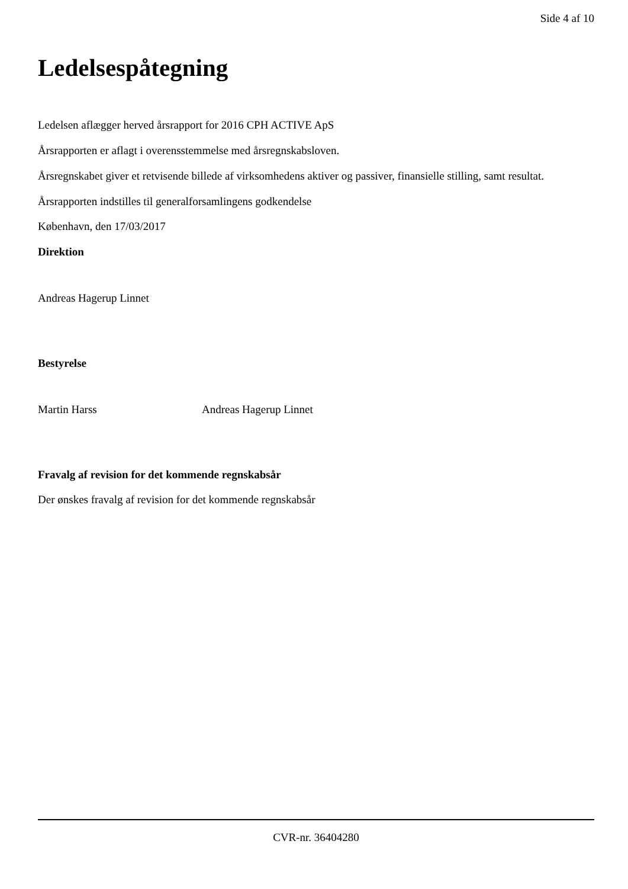Side 4 af 10
Ledelsespåtegning
Ledelsen aflægger herved årsrapport for 2016 CPH ACTIVE ApS
Årsrapporten er aflagt i overensstemmelse med årsregnskabsloven.
Årsregnskabet giver et retvisende billede af virksomhedens aktiver og passiver, finansielle stilling, samt resultat.
Årsrapporten indstilles til generalforsamlingens godkendelse
København, den 17/03/2017
Direktion
Andreas Hagerup Linnet
Bestyrelse
Martin Harss Andreas Hagerup Linnet
Fravalg af revision for det kommende regnskabsår
Der ønskes fravalg af revision for det kommende regnskabsår
CVR-nr. 36404280